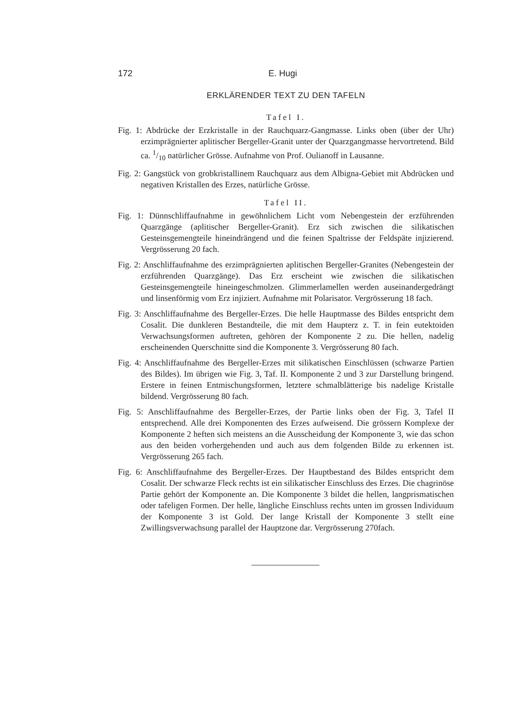172 E. Hugi
ERKLÄRENDER TEXT ZU DEN TAFELN
Tafel I.
Fig. 1: Abdrücke der Erzkristalle in der Rauchquarz-Gangmasse. Links oben (über der Uhr) erzimprägnierter aplitischer Bergeller-Granit unter der Quarzgangmasse hervortretend. Bild ca. 1/10 natürlicher Grösse. Aufnahme von Prof. Oulianoff in Lausanne.
Fig. 2: Gangstück von grobkristallinem Rauchquarz aus dem Albigna-Gebiet mit Abdrücken und negativen Kristallen des Erzes, natürliche Grösse.
Tafel II.
Fig. 1: Dünnschliffaufnahme in gewöhnlichem Licht vom Nebengestein der erzführenden Quarzgänge (aplitischer Bergeller-Granit). Erz sich zwischen die silikatischen Gesteinsgemengteile hineindrängend und die feinen Spaltrisse der Feldspäte injizierend. Vergrösserung 20 fach.
Fig. 2: Anschliffaufnahme des erzimprägnierten aplitischen Bergeller-Granites (Nebengestein der erzführenden Quarzgänge). Das Erz erscheint wie zwischen die silikatischen Gesteinsgemengteile hineingeschmolzen. Glimmerlamellen werden auseinandergedrängt und linsenförmig vom Erz injiziert. Aufnahme mit Polarisator. Vergrösserung 18 fach.
Fig. 3: Anschliffaufnahme des Bergeller-Erzes. Die helle Hauptmasse des Bildes entspricht dem Cosalit. Die dunkleren Bestandteile, die mit dem Haupterz z. T. in fein eutektoiden Verwachsungsformen auftreten, gehören der Komponente 2 zu. Die hellen, nadelig erscheinenden Querschnitte sind die Komponente 3. Vergrösserung 80 fach.
Fig. 4: Anschliffaufnahme des Bergeller-Erzes mit silikatischen Einschlüssen (schwarze Partien des Bildes). Im übrigen wie Fig. 3, Taf. II. Komponente 2 und 3 zur Darstellung bringend. Erstere in feinen Entmischungsformen, letztere schmalblätterige bis nadelige Kristalle bildend. Vergrösserung 80 fach.
Fig. 5: Anschliffaufnahme des Bergeller-Erzes, der Partie links oben der Fig. 3, Tafel II entsprechend. Alle drei Komponenten des Erzes aufweisend. Die grössern Komplexe der Komponente 2 heften sich meistens an die Ausscheidung der Komponente 3, wie das schon aus den beiden vorhergehenden und auch aus dem folgenden Bilde zu erkennen ist. Vergrösserung 265 fach.
Fig. 6: Anschliffaufnahme des Bergeller-Erzes. Der Hauptbestand des Bildes entspricht dem Cosalit. Der schwarze Fleck rechts ist ein silikatischer Einschluss des Erzes. Die chagrinöse Partie gehört der Komponente an. Die Komponente 3 bildet die hellen, langprismatischen oder tafeligen Formen. Der helle, längliche Einschluss rechts unten im grossen Individuum der Komponente 3 ist Gold. Der lange Kristall der Komponente 3 stellt eine Zwillingsverwachsung parallel der Hauptzone dar. Vergrösserung 270fach.